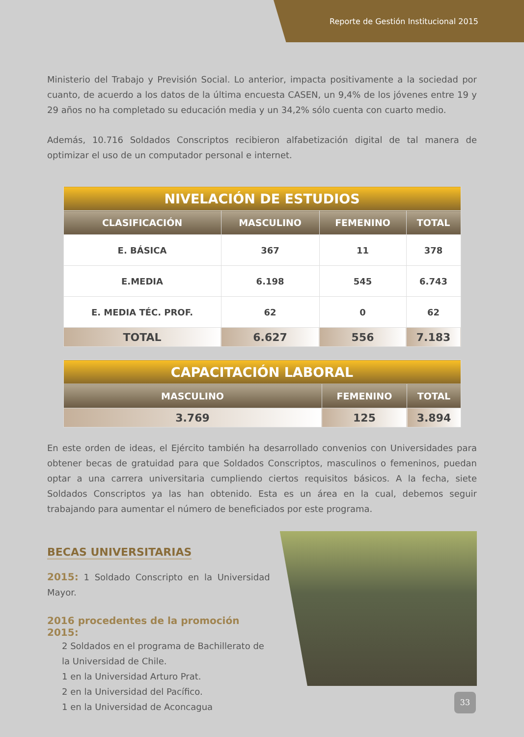Reporte de Gestión Institucional 2015
Ministerio del Trabajo y Previsión Social. Lo anterior, impacta positivamente a la sociedad por cuanto, de acuerdo a los datos de la última encuesta CASEN, un 9,4% de los jóvenes entre 19 y 29 años no ha completado su educación media y un 34,2% sólo cuenta con cuarto medio.
Además, 10.716 Soldados Conscriptos recibieron alfabetización digital de tal manera de optimizar el uso de un computador personal e internet.
| NIVELACIÓN DE ESTUDIOS | | | |
| CLASIFICACIÓN | MASCULINO | FEMENINO | TOTAL |
| E. BÁSICA | 367 | 11 | 378 |
| E.MEDIA | 6.198 | 545 | 6.743 |
| E. MEDIA TÉC. PROF. | 62 | 0 | 62 |
| TOTAL | 6.627 | 556 | 7.183 |
| CAPACITACIÓN LABORAL | | |
| MASCULINO | FEMENINO | TOTAL |
| 3.769 | 125 | 3.894 |
En este orden de ideas, el Ejército también ha desarrollado convenios con Universidades para obtener becas de gratuidad para que Soldados Conscriptos, masculinos o femeninos, puedan optar a una carrera universitaria cumpliendo ciertos requisitos básicos. A la fecha, siete Soldados Conscriptos ya las han obtenido. Esta es un área en la cual, debemos seguir trabajando para aumentar el número de beneficiados por este programa.
BECAS UNIVERSITARIAS
2015: 1 Soldado Conscripto en la Universidad Mayor.
2016 procedentes de la promoción 2015:
2 Soldados en el programa de Bachillerato de la Universidad de Chile.
1 en la Universidad Arturo Prat.
2 en la Universidad del Pacífico.
1 en la Universidad de Aconcagua
33